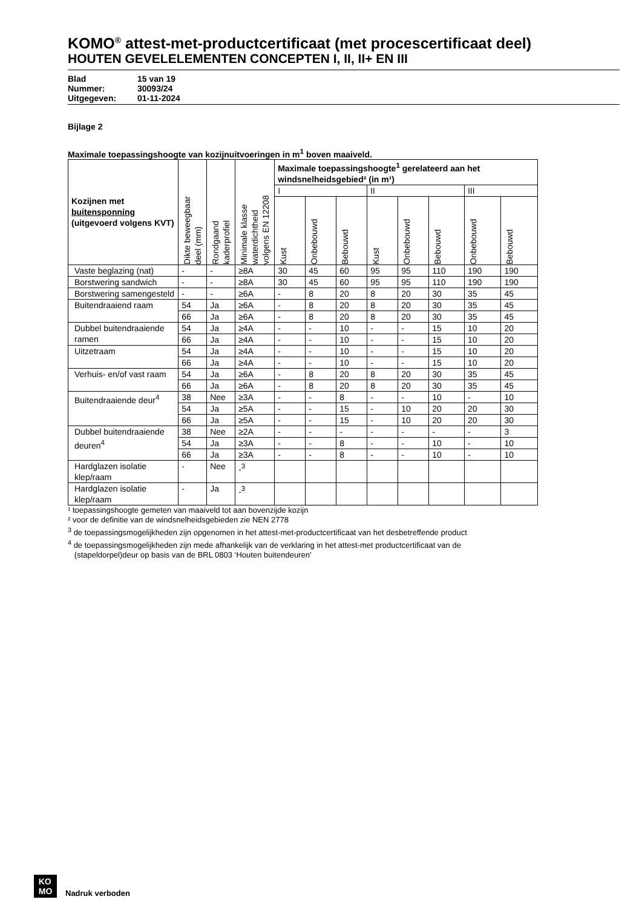KOMO<sup>®</sup> attest-met-productcertificaat (met procescertificaat deel)
HOUTEN GEVELELEMENTEN CONCEPTEN I, II, II+ EN III
Blad 15 van 19
Nummer: 30093/24
Uitgegeven: 01-11-2024
Bijlage 2
Maximale toepassingshoogte van kozijnuitvoeringen in m<sup>1</sup> boven maaiveld.
| Kozijnen met buitensponning (uitgevoerd volgens KVT) | Dikte beweegbaar deel (mm) | Rondgaand kaderprofiel | Minimale klasse waterdichtheid volgens EN 12208 | Maximale toepassingshoogte<sup>1</sup> gerelateerd aan het windsnelheidsgebied² (in m¹) | | | | | | | |
| --- | --- | --- | --- | --- | --- | --- | --- | --- | --- | --- | --- |
| | | | | I | | | II | | | III | |
| | | | | Kust | Onbebouwd | Bebouwd | Kust | Onbebouwd | Bebouwd | Onbebouwd | Bebouwd |
| Vaste beglazing (nat) | - | - | ≥8A | 30 | 45 | 60 | 95 | 95 | 110 | 190 | 190 |
| Borstwering sandwich | - | - | ≥8A | 30 | 45 | 60 | 95 | 95 | 110 | 190 | 190 |
| Borstwering samengesteld | - | - | ≥6A | - | 8 | 20 | 8 | 20 | 30 | 35 | 45 |
| Buitendraaiend raam | 54 | Ja | ≥6A | - | 8 | 20 | 8 | 20 | 30 | 35 | 45 |
| | 66 | Ja | ≥6A | - | 8 | 20 | 8 | 20 | 30 | 35 | 45 |
| Dubbel buitendraaiende ramen | 54 | Ja | ≥4A | - | - | 10 | - | - | 15 | 10 | 20 |
| | 66 | Ja | ≥4A | - | - | 10 | - | - | 15 | 10 | 20 |
| Uitzetraam | 54 | Ja | ≥4A | - | - | 10 | - | - | 15 | 10 | 20 |
| | 66 | Ja | ≥4A | - | - | 10 | - | - | 15 | 10 | 20 |
| Verhuis- en/of vast raam | 54 | Ja | ≥6A | - | 8 | 20 | 8 | 20 | 30 | 35 | 45 |
| | 66 | Ja | ≥6A | - | 8 | 20 | 8 | 20 | 30 | 35 | 45 |
| Buitendraaiende deur<sup>4</sup> | 38 | Nee | ≥3A | - | - | 8 | - | - | 10 | - | 10 |
| | 54 | Ja | ≥5A | - | - | 15 | - | 10 | 20 | 20 | 30 |
| | 66 | Ja | ≥5A | - | - | 15 | - | 10 | 20 | 20 | 30 |
| Dubbel buitendraaiende deuren<sup>4</sup> | 38 | Nee | ≥2A | - | - | - | - | - | - | - | 3 |
| | 54 | Ja | ≥3A | - | - | 8 | - | - | 10 | - | 10 |
| | 66 | Ja | ≥3A | - | - | 8 | - | - | 10 | - | 10 |
| Hardglazen isolatie klep/raam | - | Nee | -<sup>3</sup> | | | | | | | | |
| Hardglazen isolatie klep/raam | - | Ja | -<sup>3</sup> | | | | | | | | |
¹ toepassingshoogte gemeten van maaiveld tot aan bovenzijde kozijn
² voor de definitie van de windsnelheidsgebieden zie NEN 2778
<sup>3</sup> de toepassingsmogelijkheden zijn opgenomen in het attest-met-productcertificaat van het desbetreffende product
<sup>4</sup> de toepassingsmogelijkheden zijn mede afhankelijk van de verklaring in het attest-met productcertificaat van de
(stapeldorpel)deur op basis van de BRL 0803 ‘Houten buitendeuren’
KO
MO
Nadruk verboden